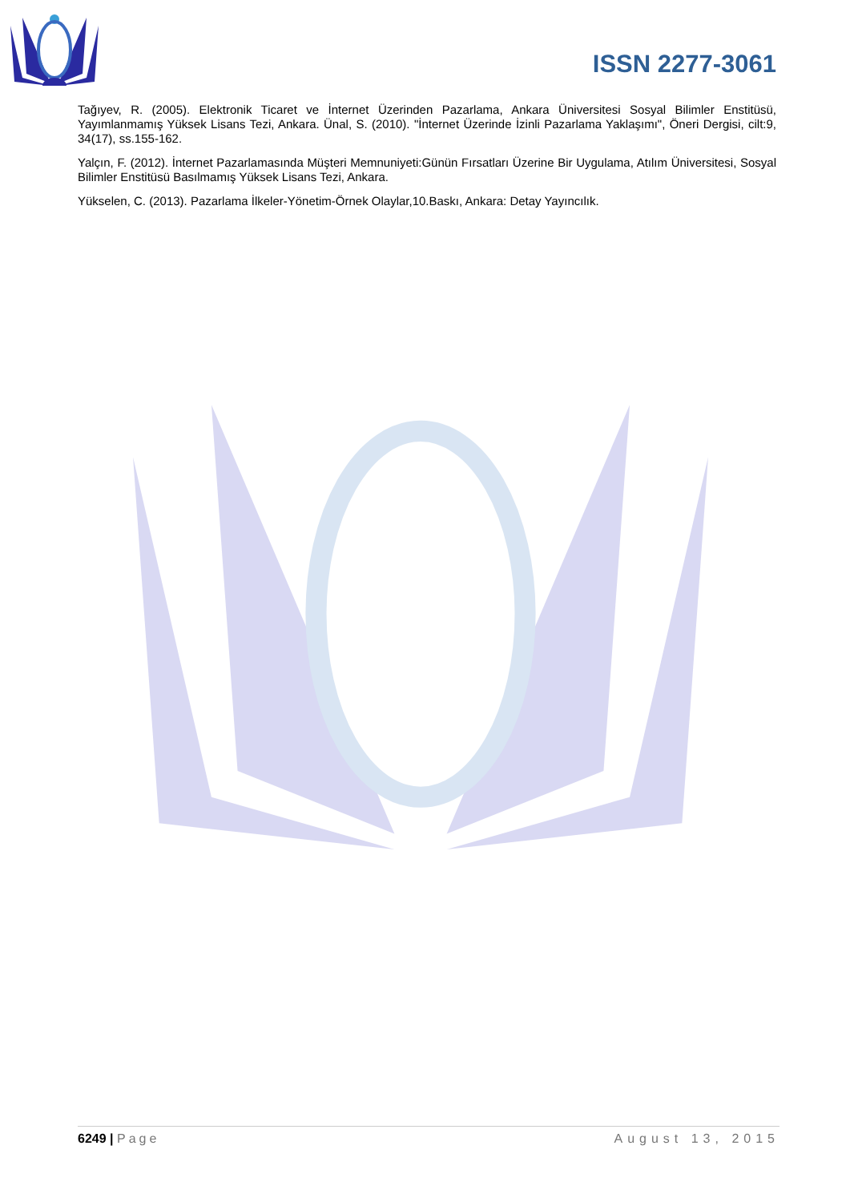ISSN 2277-3061
Tağıyev, R. (2005). Elektronik Ticaret ve İnternet Üzerinden Pazarlama, Ankara Üniversitesi Sosyal Bilimler Enstitüsü, Yayımlanmamış Yüksek Lisans Tezi, Ankara. Ünal, S. (2010). "İnternet Üzerinde İzinli Pazarlama Yaklaşımı", Öneri Dergisi, cilt:9, 34(17), ss.155-162.
Yalçın, F. (2012). İnternet Pazarlamasında Müşteri Memnuniyeti:Günün Fırsatları Üzerine Bir Uygulama, Atılım Üniversitesi, Sosyal Bilimler Enstitüsü Basılmamış Yüksek Lisans Tezi, Ankara.
Yükselen, C. (2013). Pazarlama İlkeler-Yönetim-Örnek Olaylar,10.Baskı, Ankara: Detay Yayıncılık.
6249 | Page August 13, 2015